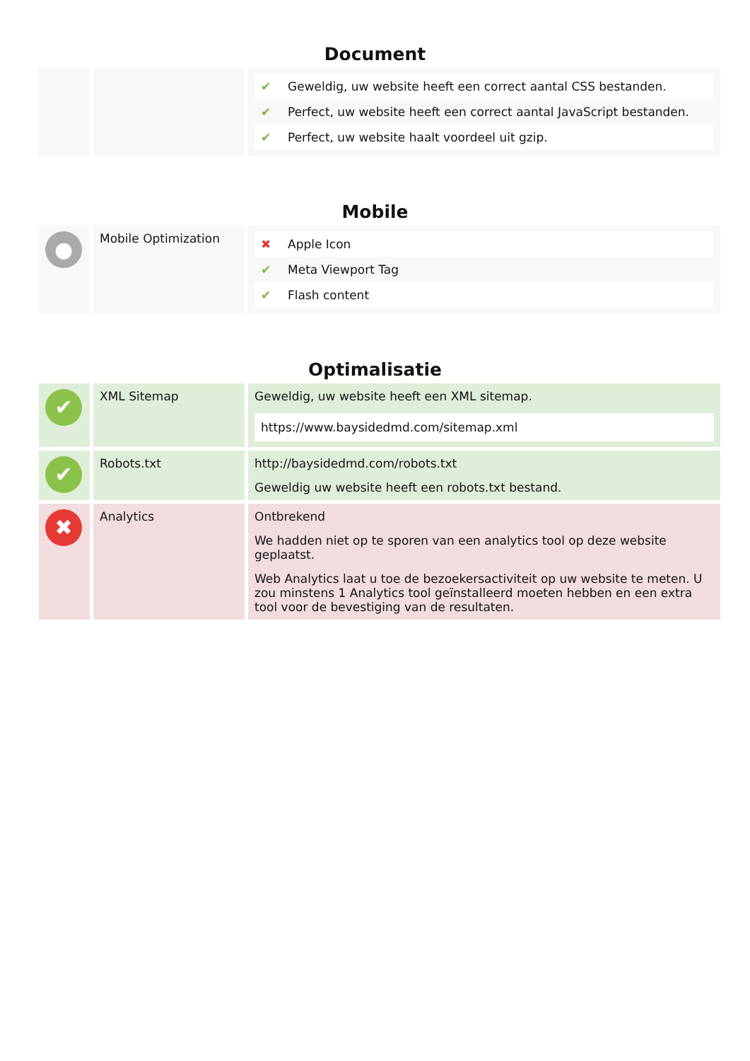Document
| | | / ✔ / Geweldig, uw website heeft een correct aantal CSS bestanden. / / ✔ / Perfect, uw website heeft een correct aantal JavaScript bestanden. / / ✔ / Perfect, uw website haalt voordeel uit gzip. / |
Mobile
| ● | Mobile Optimization | / ✖ / Apple Icon / / ✔ / Meta Viewport Tag / / ✔ / Flash content / |
Optimalisatie
| ✔ | XML Sitemap | Geweldig, uw website heeft een XML sitemap. https://www.baysidedmd.com/sitemap.xml |
| ✔ | Robots.txt | http://baysidedmd.com/robots.txt Geweldig uw website heeft een robots.txt bestand. |
| ✖ | Analytics | Ontbrekend We hadden niet op te sporen van een analytics tool op deze website geplaatst. Web Analytics laat u toe de bezoekersactiviteit op uw website te meten. U zou minstens 1 Analytics tool geïnstalleerd moeten hebben en een extra tool voor de bevestiging van de resultaten. |